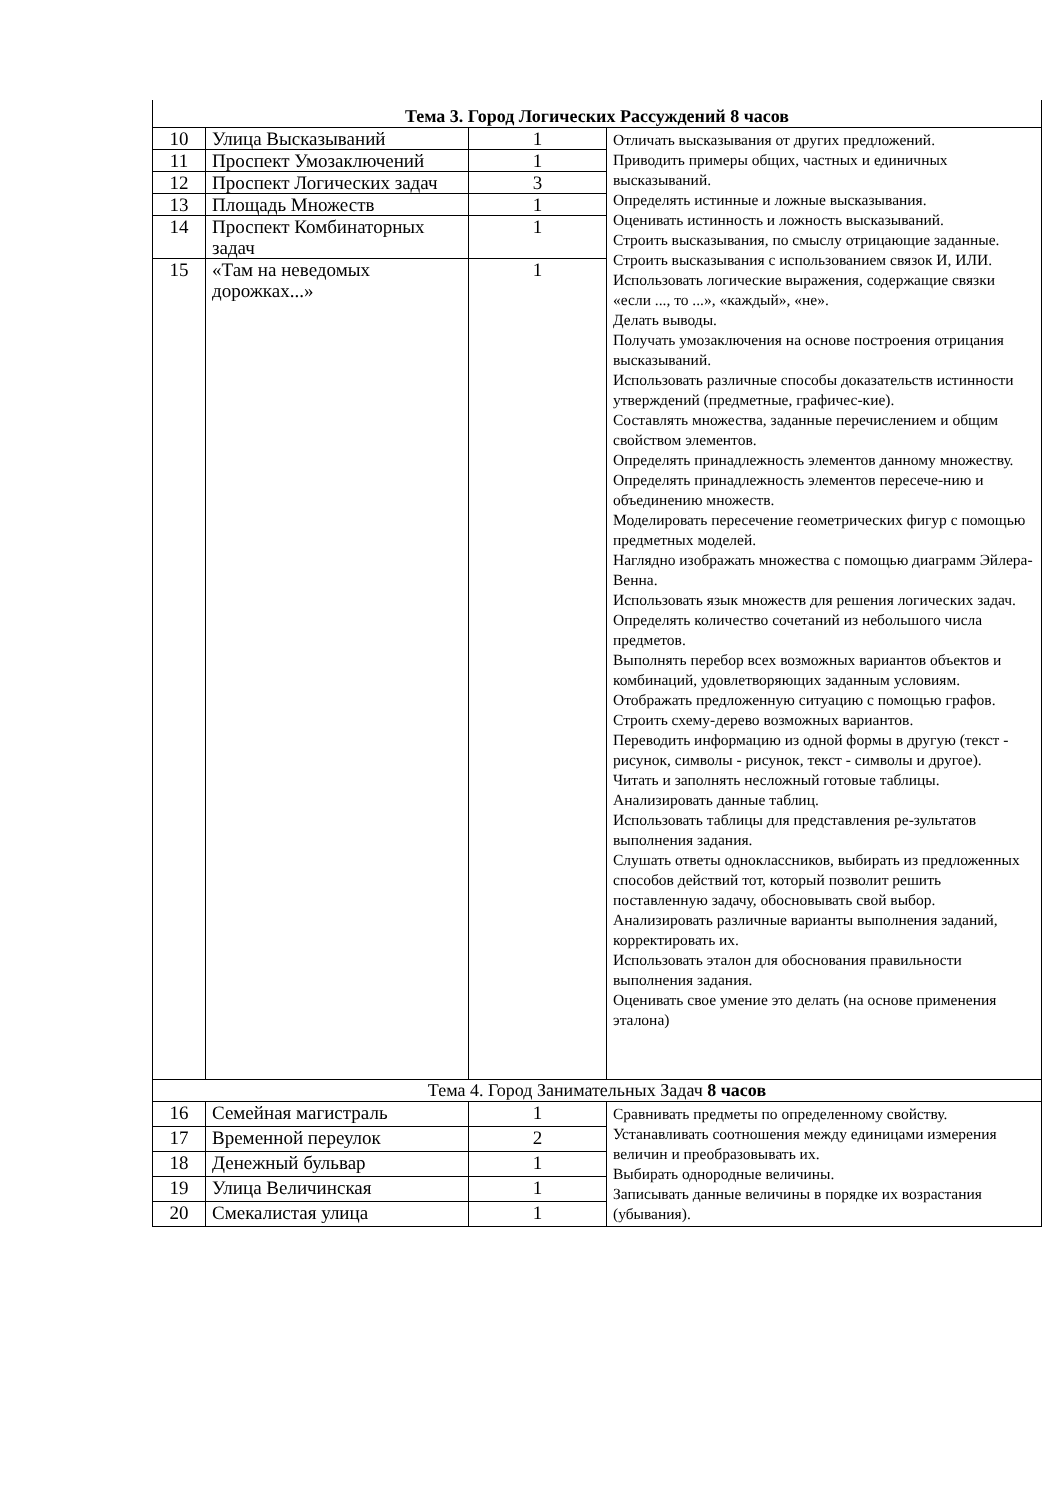| Тема 3. Город Логических Рассуждений 8 часов | | | |
| 10 | Улица Высказываний | 1 | Отличать высказывания от других предложений. Приводить примеры общих, частных и единичных высказываний. Определять истинные и ложные высказывания. Оценивать истинность и ложность высказываний. Строить высказывания, по смыслу отрицающие заданные. Строить высказывания с использованием связок И, ИЛИ. Использовать логические выражения, содержащие связки «если ..., то ...», «каждый», «не». Делать выводы. Получать умозаключения на основе построения отрицания высказываний. Использовать различные способы доказательств истинности утверждений (предметные, графичес-кие). Составлять множества, заданные перечислением и общим свойством элементов. Определять принадлежность элементов данному множеству. Определять принадлежность элементов пересече-нию и объединению множеств. Моделировать пересечение геометрических фигур с помощью предметных моделей. Наглядно изображать множества с помощью диаграмм Эйлера-Венна. Использовать язык множеств для решения логических задач. Определять количество сочетаний из небольшого числа предметов. Выполнять перебор всех возможных вариантов объектов и комбинаций, удовлетворяющих заданным условиям. Отображать предложенную ситуацию с помощью графов. Строить схему-дерево возможных вариантов. Переводить информацию из одной формы в другую (текст - рисунок, символы - рисунок, текст - символы и другое). Читать и заполнять несложный готовые таблицы. Анализировать данные таблиц. Использовать таблицы для представления ре-зультатов выполнения задания. Слушать ответы одноклассников, выбирать из предложенных способов действий тот, который позволит решить поставленную задачу, обосновывать свой выбор. Анализировать различные варианты выполнения заданий, корректировать их. Использовать эталон для обоснования правильности выполнения задания. Оценивать свое умение это делать (на основе применения эталона) |
| 11 | Проспект Умозаключений | 1 | |
| 12 | Проспект Логических задач | 3 | |
| 13 | Площадь Множеств | 1 | |
| 14 | Проспект Комбинаторных задач | 1 | |
| 15 | «Там на неведомых дорожках...» | 1 | |
| Тема 4. Город Занимательных Задач 8 часов | | | |
| 16 | Семейная магистраль | 1 | Сравнивать предметы по определенному свойству. Устанавливать соотношения между единицами измерения величин и преобразовывать их. Выбирать однородные величины. Записывать данные величины в порядке их возрастания (убывания). |
| 17 | Временной переулок | 2 | |
| 18 | Денежный бульвар | 1 | |
| 19 | Улица Величинская | 1 | |
| 20 | Смекалистая улица | 1 | |